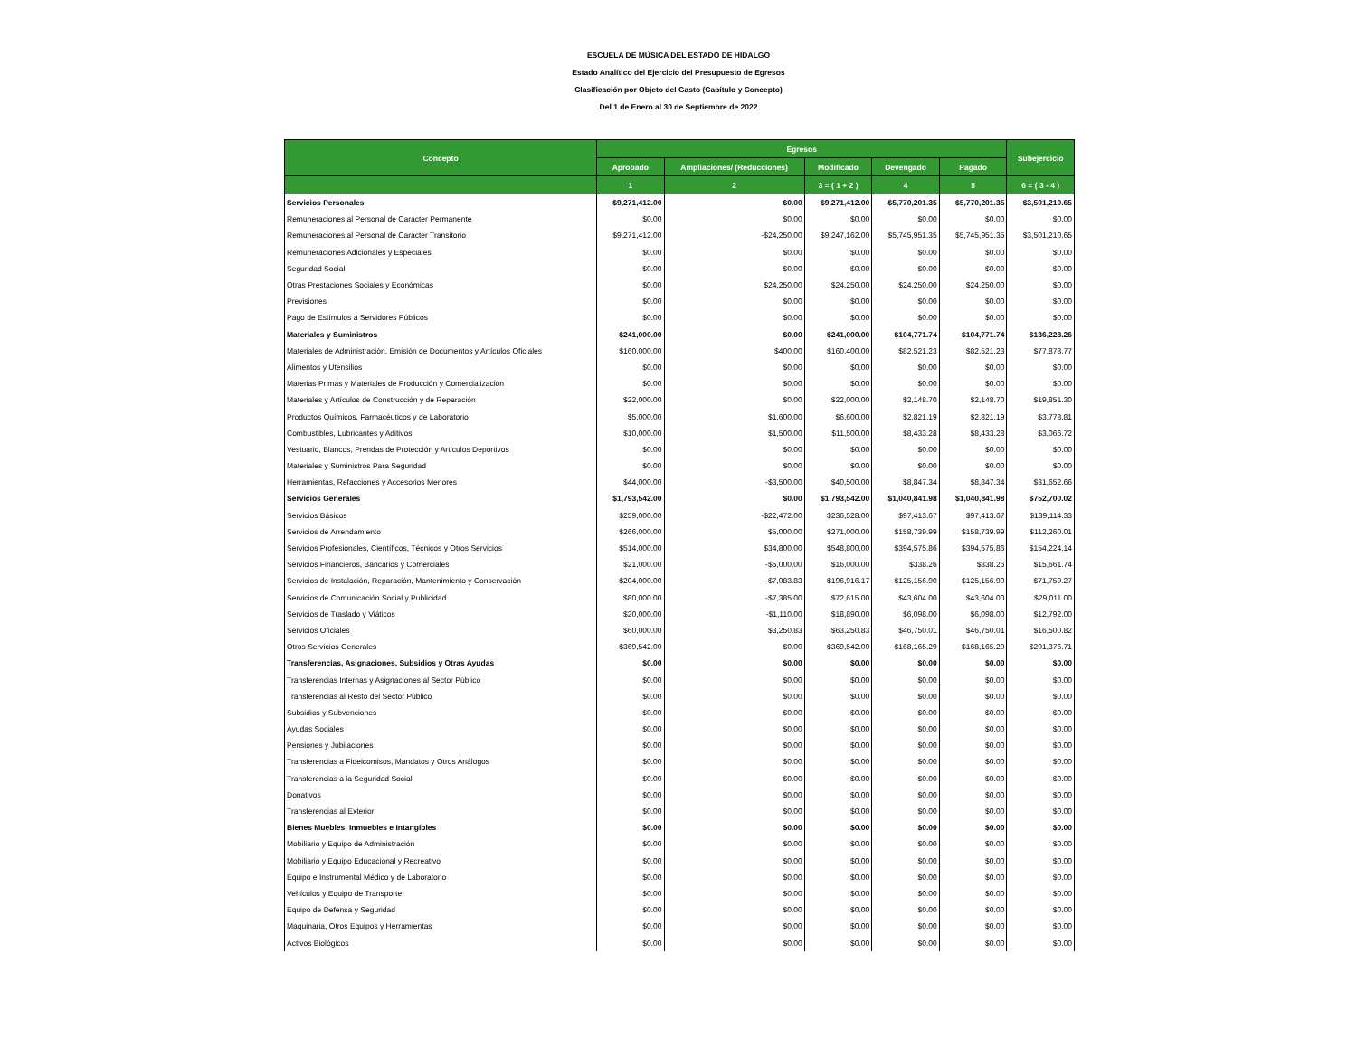ESCUELA DE MÚSICA DEL ESTADO DE HIDALGO
Estado Analítico del Ejercicio del Presupuesto de Egresos
Clasificación por Objeto del Gasto (Capítulo y Concepto)
Del 1 de Enero al 30 de Septiembre de 2022
| Concepto | Egresos | | | | | Subejercicio |
| --- | --- | --- | --- | --- | --- | --- |
| | Aprobado | Ampliaciones/ (Reducciones) | Modificado | Devengado | Pagado | |
| | 1 | 2 | 3 = ( 1 + 2 ) | 4 | 5 | 6 = ( 3 - 4 ) |
| Servicios Personales | $9,271,412.00 | $0.00 | $9,271,412.00 | $5,770,201.35 | $5,770,201.35 | $3,501,210.65 |
| Remuneraciones al Personal de Carácter Permanente | $0.00 | $0.00 | $0.00 | $0.00 | $0.00 | $0.00 |
| Remuneraciones al Personal de Carácter Transitorio | $9,271,412.00 | -$24,250.00 | $9,247,162.00 | $5,745,951.35 | $5,745,951.35 | $3,501,210.65 |
| Remuneraciones Adicionales y Especiales | $0.00 | $0.00 | $0.00 | $0.00 | $0.00 | $0.00 |
| Seguridad Social | $0.00 | $0.00 | $0.00 | $0.00 | $0.00 | $0.00 |
| Otras Prestaciones Sociales y Económicas | $0.00 | $24,250.00 | $24,250.00 | $24,250.00 | $24,250.00 | $0.00 |
| Previsiones | $0.00 | $0.00 | $0.00 | $0.00 | $0.00 | $0.00 |
| Pago de Estímulos a Servidores Públicos | $0.00 | $0.00 | $0.00 | $0.00 | $0.00 | $0.00 |
| Materiales y Suministros | $241,000.00 | $0.00 | $241,000.00 | $104,771.74 | $104,771.74 | $136,228.26 |
| Materiales de Administración, Emisión de Documentos y Artículos Oficiales | $160,000.00 | $400.00 | $160,400.00 | $82,521.23 | $82,521.23 | $77,878.77 |
| Alimentos y Utensilios | $0.00 | $0.00 | $0.00 | $0.00 | $0.00 | $0.00 |
| Materias Primas y Materiales de Producción y Comercialización | $0.00 | $0.00 | $0.00 | $0.00 | $0.00 | $0.00 |
| Materiales y Artículos de Construcción y de Reparación | $22,000.00 | $0.00 | $22,000.00 | $2,148.70 | $2,148.70 | $19,851.30 |
| Productos Químicos, Farmacéuticos y de Laboratorio | $5,000.00 | $1,600.00 | $6,600.00 | $2,821.19 | $2,821.19 | $3,778.81 |
| Combustibles, Lubricantes y Aditivos | $10,000.00 | $1,500.00 | $11,500.00 | $8,433.28 | $8,433.28 | $3,066.72 |
| Vestuario, Blancos, Prendas de Protección y Artículos Deportivos | $0.00 | $0.00 | $0.00 | $0.00 | $0.00 | $0.00 |
| Materiales y Suministros Para Seguridad | $0.00 | $0.00 | $0.00 | $0.00 | $0.00 | $0.00 |
| Herramientas, Refacciones y Accesorios Menores | $44,000.00 | -$3,500.00 | $40,500.00 | $8,847.34 | $8,847.34 | $31,652.66 |
| Servicios Generales | $1,793,542.00 | $0.00 | $1,793,542.00 | $1,040,841.98 | $1,040,841.98 | $752,700.02 |
| Servicios Básicos | $259,000.00 | -$22,472.00 | $236,528.00 | $97,413.67 | $97,413.67 | $139,114.33 |
| Servicios de Arrendamiento | $266,000.00 | $5,000.00 | $271,000.00 | $158,739.99 | $158,739.99 | $112,260.01 |
| Servicios Profesionales, Científicos, Técnicos y Otros Servicios | $514,000.00 | $34,800.00 | $548,800.00 | $394,575.86 | $394,575.86 | $154,224.14 |
| Servicios Financieros, Bancarios y Comerciales | $21,000.00 | -$5,000.00 | $16,000.00 | $338.26 | $338.26 | $15,661.74 |
| Servicios de Instalación, Reparación, Mantenimiento y Conservación | $204,000.00 | -$7,083.83 | $196,916.17 | $125,156.90 | $125,156.90 | $71,759.27 |
| Servicios de Comunicación Social y Publicidad | $80,000.00 | -$7,385.00 | $72,615.00 | $43,604.00 | $43,604.00 | $29,011.00 |
| Servicios de Traslado y Viáticos | $20,000.00 | -$1,110.00 | $18,890.00 | $6,098.00 | $6,098.00 | $12,792.00 |
| Servicios Oficiales | $60,000.00 | $3,250.83 | $63,250.83 | $46,750.01 | $46,750.01 | $16,500.82 |
| Otros Servicios Generales | $369,542.00 | $0.00 | $369,542.00 | $168,165.29 | $168,165.29 | $201,376.71 |
| Transferencias, Asignaciones, Subsidios y Otras Ayudas | $0.00 | $0.00 | $0.00 | $0.00 | $0.00 | $0.00 |
| Transferencias Internas y Asignaciones al Sector Público | $0.00 | $0.00 | $0.00 | $0.00 | $0.00 | $0.00 |
| Transferencias al Resto del Sector Público | $0.00 | $0.00 | $0.00 | $0.00 | $0.00 | $0.00 |
| Subsidios y Subvenciones | $0.00 | $0.00 | $0.00 | $0.00 | $0.00 | $0.00 |
| Ayudas Sociales | $0.00 | $0.00 | $0.00 | $0.00 | $0.00 | $0.00 |
| Pensiones y Jubilaciones | $0.00 | $0.00 | $0.00 | $0.00 | $0.00 | $0.00 |
| Transferencias a Fideicomisos, Mandatos y Otros Análogos | $0.00 | $0.00 | $0.00 | $0.00 | $0.00 | $0.00 |
| Transferencias a la Seguridad Social | $0.00 | $0.00 | $0.00 | $0.00 | $0.00 | $0.00 |
| Donativos | $0.00 | $0.00 | $0.00 | $0.00 | $0.00 | $0.00 |
| Transferencias al Exterior | $0.00 | $0.00 | $0.00 | $0.00 | $0.00 | $0.00 |
| Bienes Muebles, Inmuebles e Intangibles | $0.00 | $0.00 | $0.00 | $0.00 | $0.00 | $0.00 |
| Mobiliario y Equipo de Administración | $0.00 | $0.00 | $0.00 | $0.00 | $0.00 | $0.00 |
| Mobiliario y Equipo Educacional y Recreativo | $0.00 | $0.00 | $0.00 | $0.00 | $0.00 | $0.00 |
| Equipo e Instrumental Médico y de Laboratorio | $0.00 | $0.00 | $0.00 | $0.00 | $0.00 | $0.00 |
| Vehículos y Equipo de Transporte | $0.00 | $0.00 | $0.00 | $0.00 | $0.00 | $0.00 |
| Equipo de Defensa y Seguridad | $0.00 | $0.00 | $0.00 | $0.00 | $0.00 | $0.00 |
| Maquinaria, Otros Equipos y Herramientas | $0.00 | $0.00 | $0.00 | $0.00 | $0.00 | $0.00 |
| Activos Biológicos | $0.00 | $0.00 | $0.00 | $0.00 | $0.00 | $0.00 |